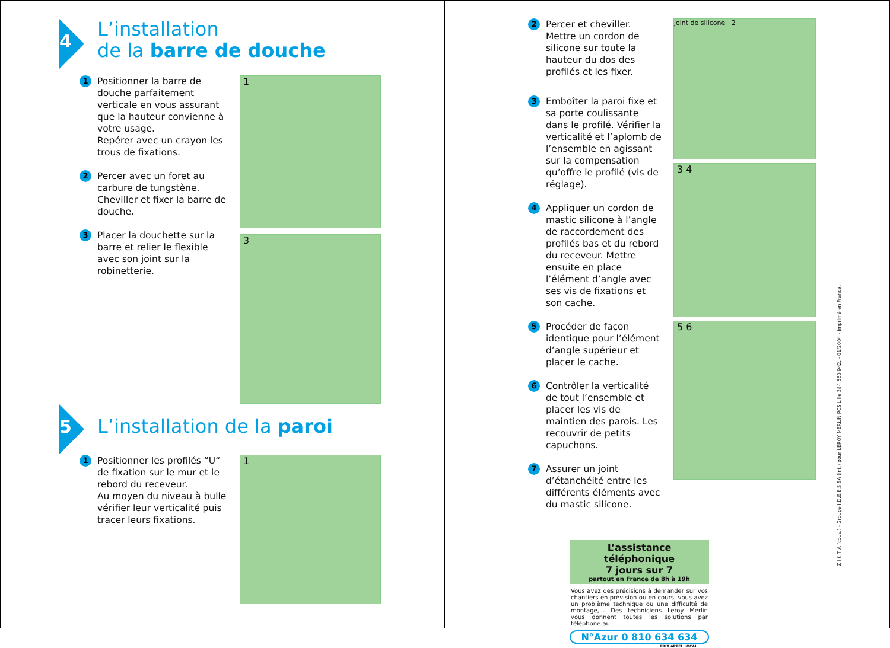4
L’installation
de la barre de douche
1
Positionner la barre de douche parfaitement verticale en vous assurant que la hauteur convienne à votre usage.
Repérer avec un crayon les trous de fixations.
2
Percer avec un foret au carbure de tungstène. Cheviller et fixer la barre de douche.
3
Placer la douchette sur la barre et relier le flexible avec son joint sur la robinetterie.
1
3
5
L’installation de la paroi
1
Positionner les profilés “U“ de fixation sur le mur et le rebord du receveur.
Au moyen du niveau à bulle vérifier leur verticalité puis tracer leurs fixations.
1
2
Percer et cheviller. Mettre un cordon de silicone sur toute la hauteur du dos des profilés et les fixer.
3
Emboîter la paroi fixe et sa porte coulissante dans le profilé. Vérifier la verticalité et l’aplomb de l’ensemble en agissant sur la compensation qu’offre le profilé (vis de réglage).
4
Appliquer un cordon de mastic silicone à l’angle de raccordement des profilés bas et du rebord du receveur. Mettre ensuite en place l’élément d’angle avec ses vis de fixations et son cache.
5
Procéder de façon identique pour l’élément d’angle supérieur et placer le cache.
6
Contrôler la verticalité de tout l’ensemble et placer les vis de maintien des parois. Les recouvrir de petits capuchons.
7
Assurer un joint d’étanchéité entre les différents éléments avec du mastic silicone.
joint de silicone 2
3 4
5 6
L’assistance téléphonique
7 jours sur 7
partout en France de 8h à 19h
Vous avez des précisions à demander sur vos chantiers en prévision ou en cours, vous avez un problème technique ou une difficulté de montage,... Des techniciens Leroy Merlin vous donnent toutes les solutions par téléphone au
N°Azur 0 810 634 634
PRIX APPEL LOCAL
Z I K T A (couv.) - Groupe I.D.E.E.S SA (int.) pour LEROY MERLIN RCS Lille 384 560 942. - 01/2004 - Imprimé en France.